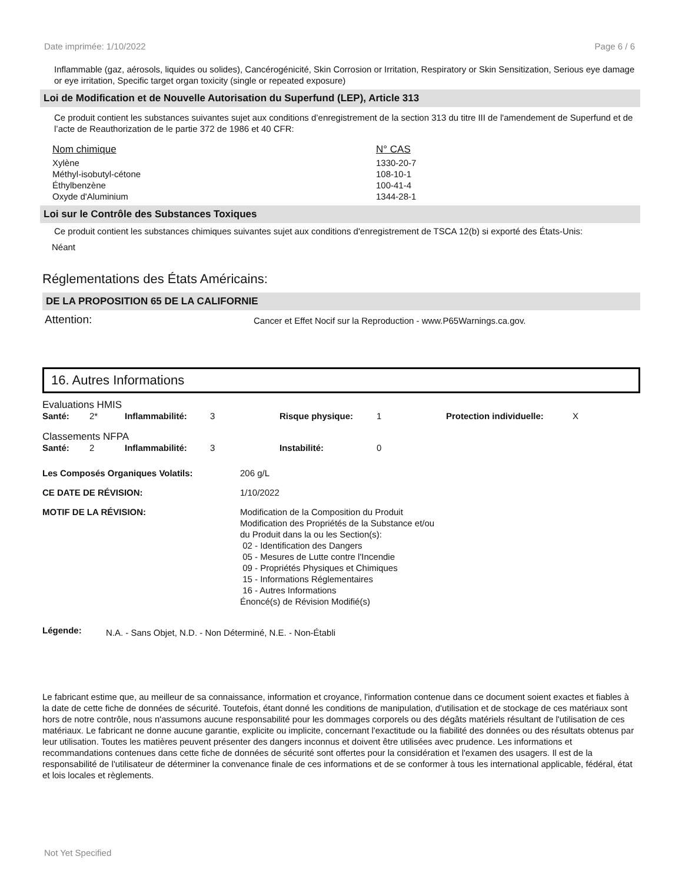Date imprimée: 1/10/2022 Page 6 / 6
Inflammable (gaz, aérosols, liquides ou solides), Cancérogénicité, Skin Corrosion or Irritation, Respiratory or Skin Sensitization, Serious eye damage or eye irritation, Specific target organ toxicity (single or repeated exposure)
Loi de Modification et de Nouvelle Autorisation du Superfund (LEP), Article 313
Ce produit contient les substances suivantes sujet aux conditions d’enregistrement de la section 313 du titre III de l'amendement de Superfund et de l’acte de Reauthorization de le partie 372 de 1986 et 40 CFR:
| Nom chimique | N° CAS |
| Xylène | 1330-20-7 |
| Méthyl-isobutyl-cétone | 108-10-1 |
| Éthylbenzène | 100-41-4 |
| Oxyde d'Aluminium | 1344-28-1 |
Loi sur le Contrôle des Substances Toxiques
Ce produit contient les substances chimiques suivantes sujet aux conditions d'enregistrement de TSCA 12(b) si exporté des États-Unis:
Néant
Réglementations des États Américains:
DE LA PROPOSITION 65 DE LA CALIFORNIE
| Attention: | Cancer et Effet Nocif sur la Reproduction - www.P65Warnings.ca.gov. |
16. Autres Informations
| Evaluations HMIS | | | | | | | |
| Santé: | 2* | Inflammabilité: | 3 | Risque physique: | 1 | Protection individuelle: | X |
| Classements NFPA | | | | | | | |
| Santé: | 2 | Inflammabilité: | 3 | Instabilité: | 0 | | |
| Les Composés Organiques Volatils: | 206 g/L |
| CE DATE DE RÉVISION: | 1/10/2022 |
| MOTIF DE LA RÉVISION: | Modification de la Composition du Produit Modification des Propriétés de la Substance et/ou du Produit dans la ou les Section(s): 02 - Identification des Dangers 05 - Mesures de Lutte contre l'Incendie 09 - Propriétés Physiques et Chimiques 15 - Informations Réglementaires 16 - Autres Informations Énoncé(s) de Révision Modifié(s) |
| Légende: | N.A. - Sans Objet, N.D. - Non Déterminé, N.E. - Non-Établi |
Le fabricant estime que, au meilleur de sa connaissance, information et croyance, l'information contenue dans ce document soient exactes et fiables à la date de cette fiche de données de sécurité. Toutefois, étant donné les conditions de manipulation, d'utilisation et de stockage de ces matériaux sont hors de notre contrôle, nous n'assumons aucune responsabilité pour les dommages corporels ou des dégâts matériels résultant de l'utilisation de ces matériaux. Le fabricant ne donne aucune garantie, explicite ou implicite, concernant l'exactitude ou la fiabilité des données ou des résultats obtenus par leur utilisation. Toutes les matières peuvent présenter des dangers inconnus et doivent être utilisées avec prudence. Les informations et recommandations contenues dans cette fiche de données de sécurité sont offertes pour la considération et l'examen des usagers. Il est de la responsabilité de l'utilisateur de déterminer la convenance finale de ces informations et de se conformer à tous les international applicable, fédéral, état et lois locales et règlements.
Not Yet Specified